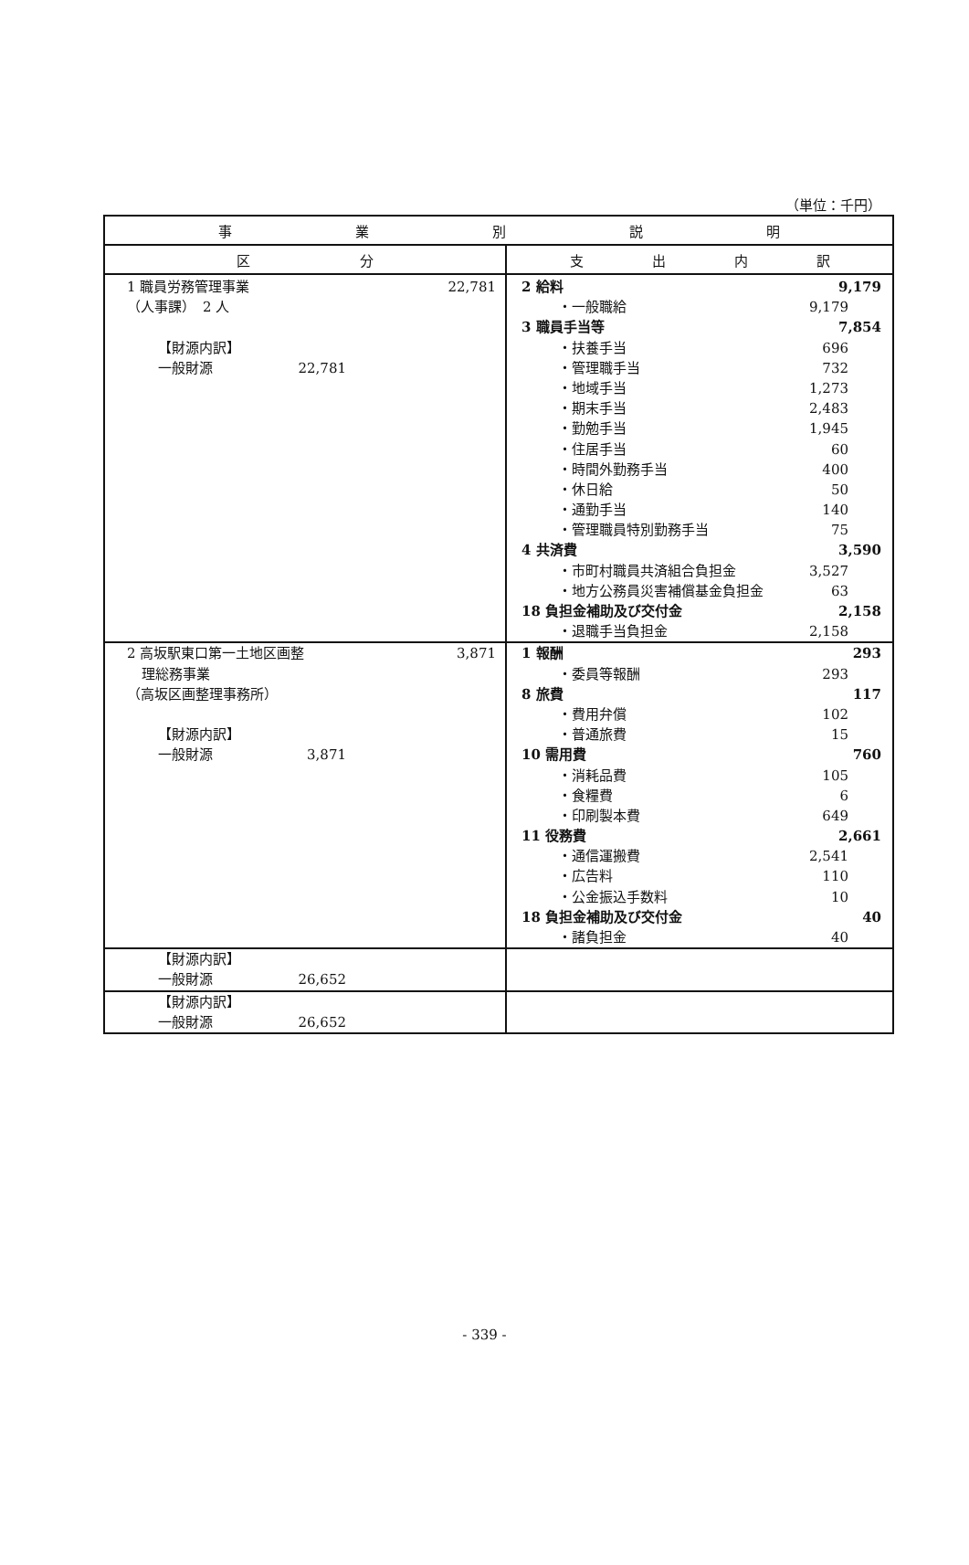（単位：千円）
| 事 業 別 説 明 | |
| --- | --- |
| 区 分 | 支 出 内 訳 |
| 1 職員労務管理事業 22,781 （人事課） 2 人 【財源内訳】 一般財源 22,781 | 2 給料 9,179 ・一般職給 9,179 3 職員手当等 7,854 ・扶養手当 696 ・管理職手当 732 ・地域手当 1,273 ・期末手当 2,483 ・勤勉手当 1,945 ・住居手当 60 ・時間外勤務手当 400 ・休日給 50 ・通勤手当 140 ・管理職員特別勤務手当 75 4 共済費 3,590 ・市町村職員共済組合負担金 3,527 ・地方公務員災害補償基金負担金 63 18 負担金補助及び交付金 2,158 ・退職手当負担金 2,158 |
| 2 高坂駅東口第一土地区画整 3,871 理総務事業 （高坂区画整理事務所） 【財源内訳】 一般財源 3,871 | 1 報酬 293 ・委員等報酬 293 8 旅費 117 ・費用弁償 102 ・普通旅費 15 10 需用費 760 ・消耗品費 105 ・食糧費 6 ・印刷製本費 649 11 役務費 2,661 ・通信運搬費 2,541 ・広告料 110 ・公金振込手数料 10 18 負担金補助及び交付金 40 ・諸負担金 40 |
| 【財源内訳】 一般財源 26,652 | |
| 【財源内訳】 一般財源 26,652 | |
- 339 -